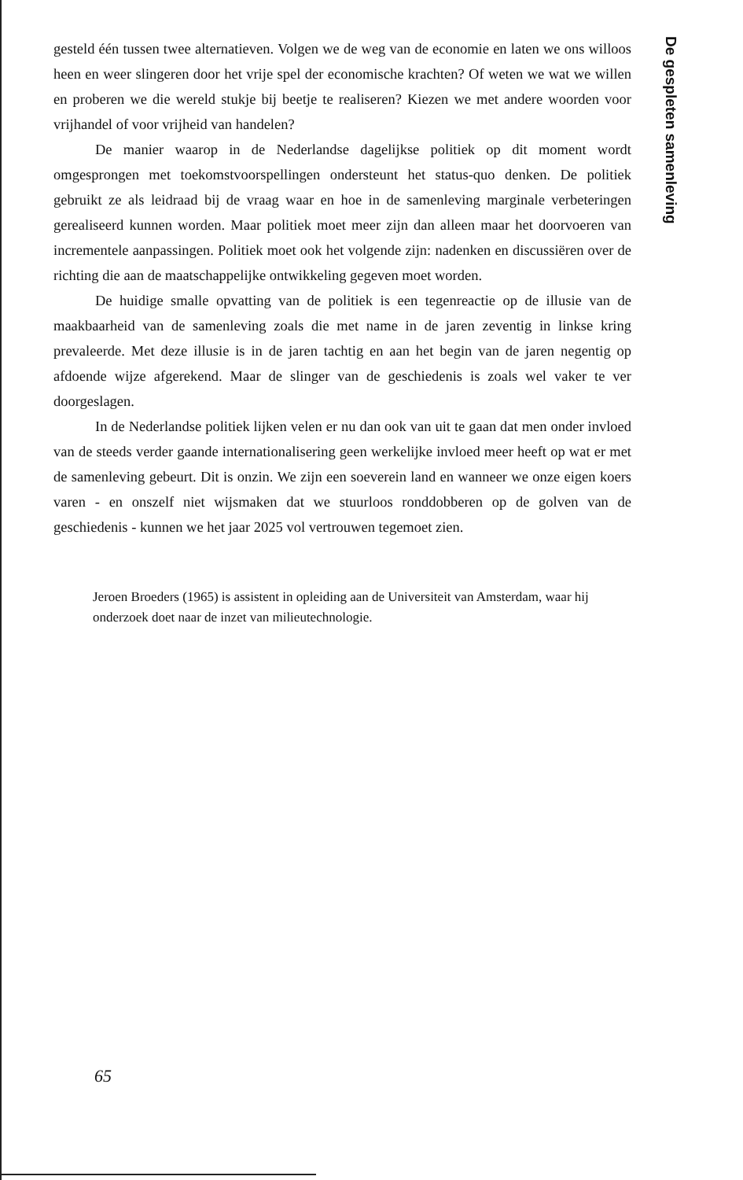De gespleten samenleving
gesteld één tussen twee alternatieven. Volgen we de weg van de economie en laten we ons willoos heen en weer slingeren door het vrije spel der economische krachten? Of weten we wat we willen en proberen we die wereld stukje bij beetje te realiseren? Kiezen we met andere woorden voor vrijhandel of voor vrijheid van handelen?
De manier waarop in de Nederlandse dagelijkse politiek op dit moment wordt omgesprongen met toekomstvoorspellingen ondersteunt het status-quo denken. De politiek gebruikt ze als leidraad bij de vraag waar en hoe in de samenleving marginale verbeteringen gerealiseerd kunnen worden. Maar politiek moet meer zijn dan alleen maar het doorvoeren van incrementele aanpassingen. Politiek moet ook het volgende zijn: nadenken en discussiëren over de richting die aan de maatschappelijke ontwikkeling gegeven moet worden.
De huidige smalle opvatting van de politiek is een tegenreactie op de illusie van de maakbaarheid van de samenleving zoals die met name in de jaren zeventig in linkse kring prevaleerde. Met deze illusie is in de jaren tachtig en aan het begin van de jaren negentig op afdoende wijze afgerekend. Maar de slinger van de geschiedenis is zoals wel vaker te ver doorgeslagen.
In de Nederlandse politiek lijken velen er nu dan ook van uit te gaan dat men onder invloed van de steeds verder gaande internationalisering geen werkelijke invloed meer heeft op wat er met de samenleving gebeurt. Dit is onzin. We zijn een soeverein land en wanneer we onze eigen koers varen - en onszelf niet wijsmaken dat we stuurloos ronddobberen op de golven van de geschiedenis - kunnen we het jaar 2025 vol vertrouwen tegemoet zien.
Jeroen Broeders (1965) is assistent in opleiding aan de Universiteit van Amsterdam, waar hij onderzoek doet naar de inzet van milieutechnologie.
65